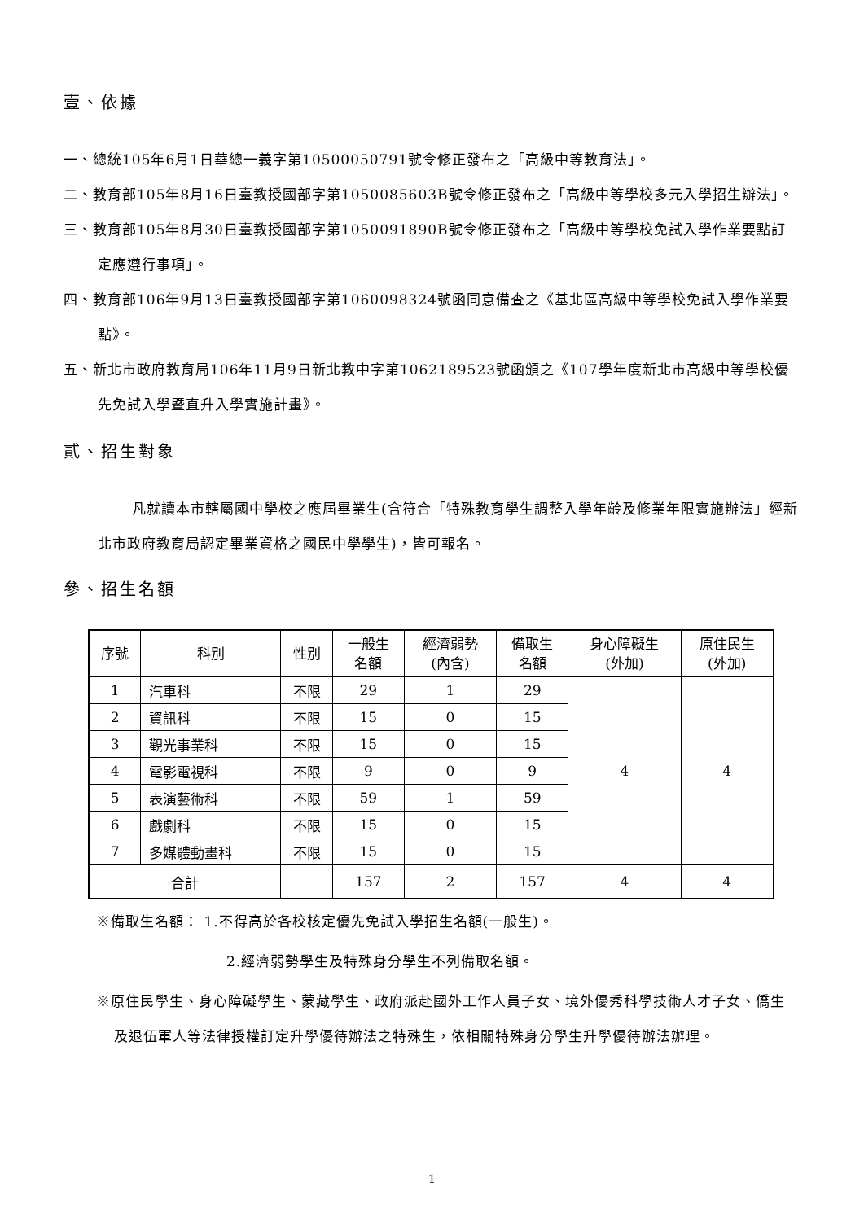壹、依據
一、總統105年6月1日華總一義字第10500050791號令修正發布之「高級中等教育法」。
二、教育部105年8月16日臺教授國部字第1050085603B號令修正發布之「高級中等學校多元入學招生辦法」。
三、教育部105年8月30日臺教授國部字第1050091890B號令修正發布之「高級中等學校免試入學作業要點訂定應遵行事項」。
四、教育部106年9月13日臺教授國部字第1060098324號函同意備查之《基北區高級中等學校免試入學作業要點》。
五、新北市政府教育局106年11月9日新北教中字第1062189523號函頒之《107學年度新北市高級中等學校優先免試入學暨直升入學實施計畫》。
貳、招生對象
凡就讀本市轄屬國中學校之應屆畢業生(含符合「特殊教育學生調整入學年齡及修業年限實施辦法」經新北市政府教育局認定畢業資格之國民中學學生)，皆可報名。
參、招生名額
| 序號 | 科別 | 性別 | 一般生 名額 | 經濟弱勢 (內含) | 備取生 名額 | 身心障礙生 (外加) | 原住民生 (外加) |
| --- | --- | --- | --- | --- | --- | --- | --- |
| 1 | 汽車科 | 不限 | 29 | 1 | 29 | 4 | 4 |
| 2 | 資訊科 | 不限 | 15 | 0 | 15 | | |
| 3 | 觀光事業科 | 不限 | 15 | 0 | 15 | | |
| 4 | 電影電視科 | 不限 | 9 | 0 | 9 | | |
| 5 | 表演藝術科 | 不限 | 59 | 1 | 59 | | |
| 6 | 戲劇科 | 不限 | 15 | 0 | 15 | | |
| 7 | 多媒體動畫科 | 不限 | 15 | 0 | 15 | | |
| 合計 | | | 157 | 2 | 157 | 4 | 4 |
※備取生名額： 1.不得高於各校核定優先免試入學招生名額(一般生)。
2.經濟弱勢學生及特殊身分學生不列備取名額。
※原住民學生、身心障礙學生、蒙藏學生、政府派赴國外工作人員子女、境外優秀科學技術人才子女、僑生及退伍軍人等法律授權訂定升學優待辦法之特殊生，依相關特殊身分學生升學優待辦法辦理。
1